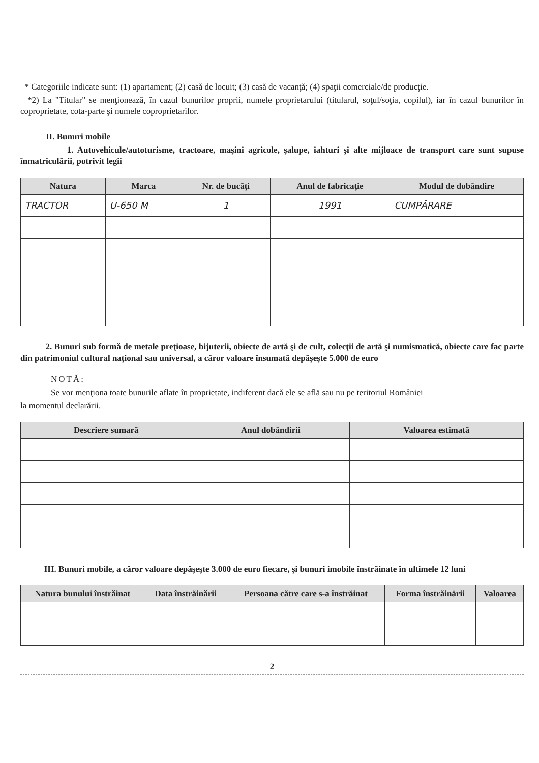* Categoriile indicate sunt: (1) apartament; (2) casă de locuit; (3) casă de vacanţă; (4) spaţii comerciale/de producţie.
*2) La "Titular" se menţionează, în cazul bunurilor proprii, numele proprietarului (titularul, soţul/soţia, copilul), iar în cazul bunurilor în coproprietate, cota-parte şi numele coproprietarilor.
II. Bunuri mobile
1. Autovehicule/autoturisme, tractoare, maşini agricole, şalupe, iahturi şi alte mijloace de transport care sunt supuse înmatriculării, potrivit legii
| Natura | Marca | Nr. de bucăţi | Anul de fabricaţie | Modul de dobândire |
| --- | --- | --- | --- | --- |
| TRACTOR | U-650 M | 1 | 1991 | CUMPĂRARE |
2. Bunuri sub formă de metale preţioase, bijuterii, obiecte de artă şi de cult, colecţii de artă şi numismatică, obiecte care fac parte din patrimoniul cultural naţional sau universal, a căror valoare însumată depăşeşte 5.000 de euro
NOTĂ:
Se vor menţiona toate bunurile aflate în proprietate, indiferent dacă ele se află sau nu pe teritoriul României
la momentul declarării.
| Descriere sumară | Anul dobândirii | Valoarea estimată |
| --- | --- | --- |
III. Bunuri mobile, a căror valoare depăşeşte 3.000 de euro fiecare, şi bunuri imobile înstrăinate în ultimele 12 luni
| Natura bunului înstrăinat | Data înstrăinării | Persoana către care s-a înstrăinat | Forma înstrăinării | Valoarea |
| --- | --- | --- | --- | --- |
2